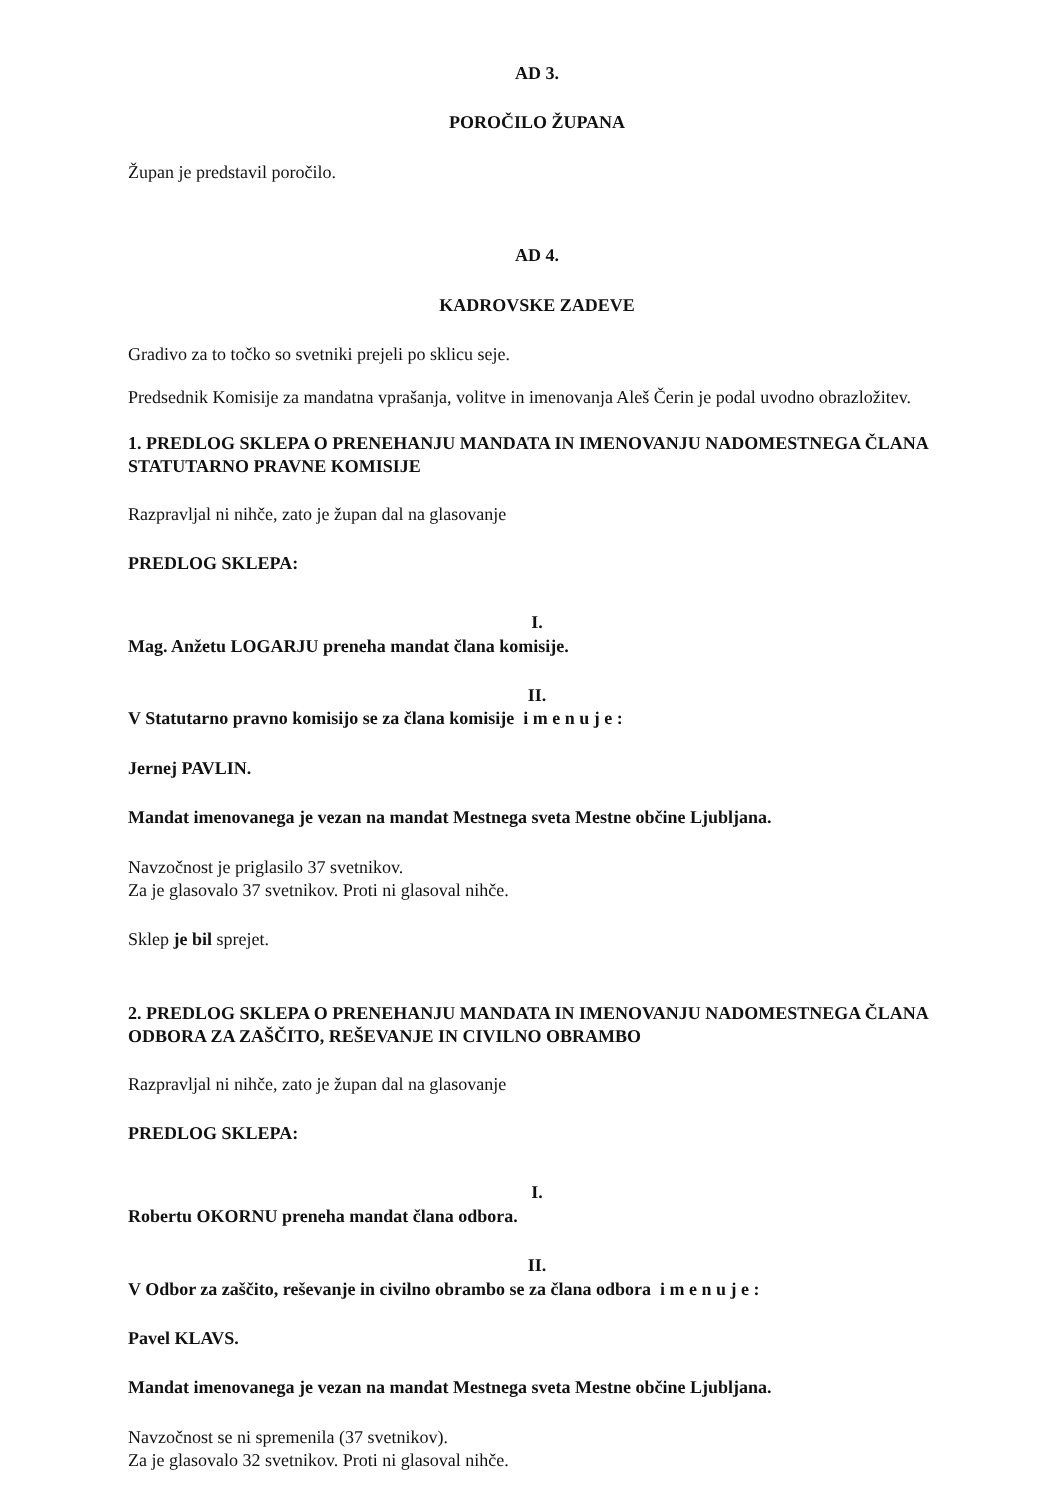AD 3.
POROČILO ŽUPANA
Župan je predstavil poročilo.
AD 4.
KADROVSKE ZADEVE
Gradivo za to točko so svetniki prejeli po sklicu seje.
Predsednik Komisije za mandatna vprašanja, volitve in imenovanja Aleš Čerin je podal uvodno obrazložitev.
1. PREDLOG SKLEPA O PRENEHANJU MANDATA IN IMENOVANJU NADOMESTNEGA ČLANA STATUTARNO PRAVNE KOMISIJE
Razpravljal ni nihče, zato je župan dal na glasovanje
PREDLOG SKLEPA:
I.
Mag. Anžetu LOGARJU preneha mandat člana komisije.
II.
V Statutarno pravno komisijo se za člana komisije i m e n u j e :
Jernej PAVLIN.
Mandat imenovanega je vezan na mandat Mestnega sveta Mestne občine Ljubljana.
Navzočnost je priglasilo 37 svetnikov.
Za je glasovalo 37 svetnikov. Proti ni glasoval nihče.
Sklep je bil sprejet.
2. PREDLOG SKLEPA O PRENEHANJU MANDATA IN IMENOVANJU NADOMESTNEGA ČLANA ODBORA ZA ZAŠČITO, REŠEVANJE IN CIVILNO OBRAMBO
Razpravljal ni nihče, zato je župan dal na glasovanje
PREDLOG SKLEPA:
I.
Robertu OKORNU preneha mandat člana odbora.
II.
V Odbor za zaščito, reševanje in civilno obrambo se za člana odbora i m e n u j e :
Pavel KLAVS.
Mandat imenovanega je vezan na mandat Mestnega sveta Mestne občine Ljubljana.
Navzočnost se ni spremenila (37 svetnikov).
Za je glasovalo 32 svetnikov. Proti ni glasoval nihče.